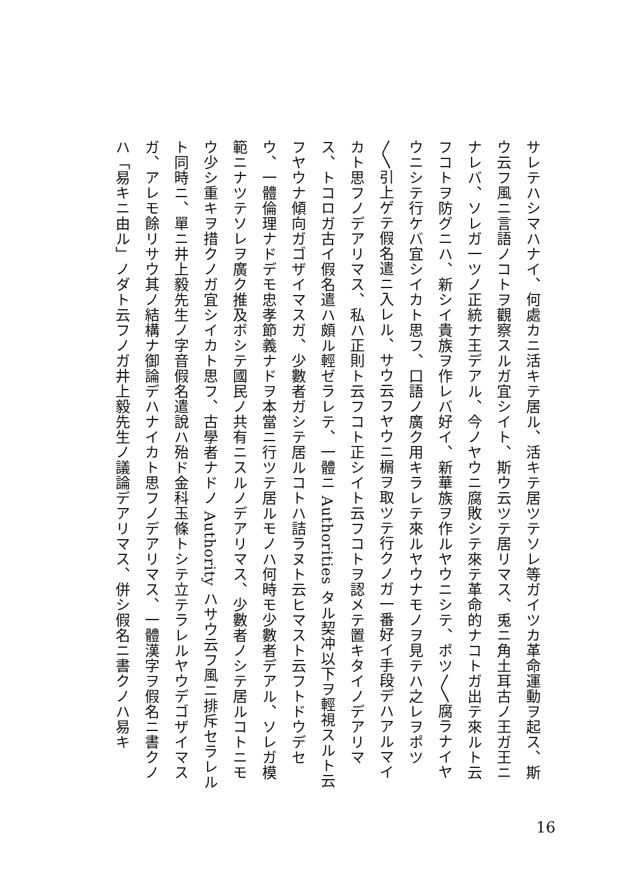サレテハシマハナイ、何處カニ活キテ居ル、活キテ居ツテソレ等ガイツカ革命運動ヲ起ス、斯ウ云フ風ニ言語ノコトヲ觀察スルガ宜シイト、斯ウ云ツテ居リマス、兎ニ角土耳古ノ王ガ王ニナレバ、ソレガ一ツノ正統ナ王デアル、今ノヤウニ腐敗シテ來テ革命的ナコトガ出テ來ルト云フコトヲ防グニハ、新シイ貴族ヲ作レバ好イ、新華族ヲ作ルヤウニシテ、ポツ〳〵腐ラナイヤウニシテ行ケバ宜シイカト思フ、口語ノ廣ク用キラレテ來ルヤウナモノヲ見テハ之レヲポツ〳〵引上ゲテ假名遣ニ入レル、サウ云フヤウニ榍ヲ取ツテ行クノガ一番好イ手段デハアルマイカト思フノデアリマス、私ハ正則ト云フコト正シイト云フコトヲ認メテ置キタイノデアリマス、トコロガ古イ假名遣ハ頗ル輕ゼラレテ、一體ニ Authorities タル契冲以下ヲ輕視スルト云フヤウナ傾向ガゴザイマスガ、少數者ガシテ居ルコトハ詰ラヌト云ヒマスト云フトドウデセウ、一體倫理ナドデモ忠孝節義ナドヲ本當ニ行ツテ居ルモノハ何時モ少數者デアル、ソレガ模範ニナツテソレヲ廣ク推及ボシテ國民ノ共有ニスルノデアリマス、少數者ノシテ居ルコトニモウ少シ重キヲ措クノガ宜シイカト思フ、古學者ナドノ Authority ハサウ云フ風ニ排斥セラレルト同時ニ、單ニ井上毅先生ノ字音假名遣說ハ殆ド金科玉條トシテ立テラレルヤウデゴザイマスガ、アレモ餘リサウ其ノ結構ナ御論デハナイカト思フノデアリマス、一體漢字ヲ假名ニ書クノハ「易キニ由ル」ノダト云フノガ井上毅先生ノ議論デアリマス、併シ假名ニ書クノハ易キ
16